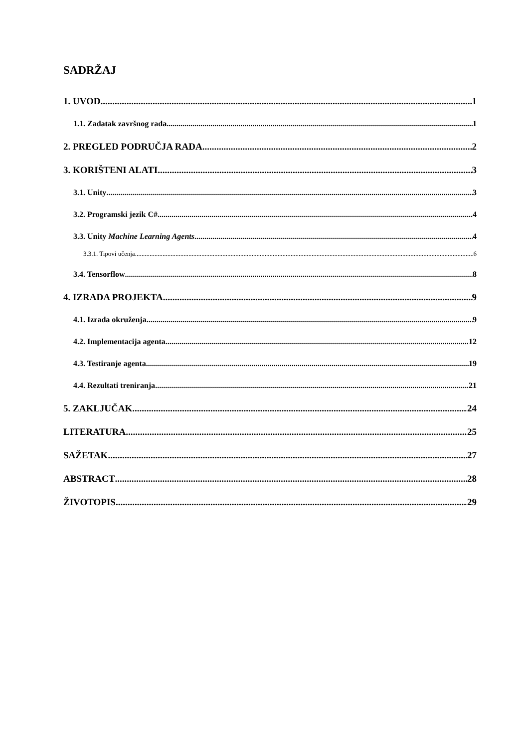SADRŽAJ
1. UVOD 1
1.1. Zadatak završnog rada 1
2. PREGLED PODRUČJA RADA 2
3. KORIŠTENI ALATI 3
3.1. Unity 3
3.2. Programski jezik C# 4
3.3. Unity Machine Learning Agents 4
3.3.1. Tipovi učenja 6
3.4. Tensorflow 8
4. IZRADA PROJEKTA 9
4.1. Izrada okruženja 9
4.2. Implementacija agenta 12
4.3. Testiranje agenta 19
4.4. Rezultati treniranja 21
5. ZAKLJUČAK 24
LITERATURA 25
SAŽETAK 27
ABSTRACT 28
ŽIVOTOPIS 29